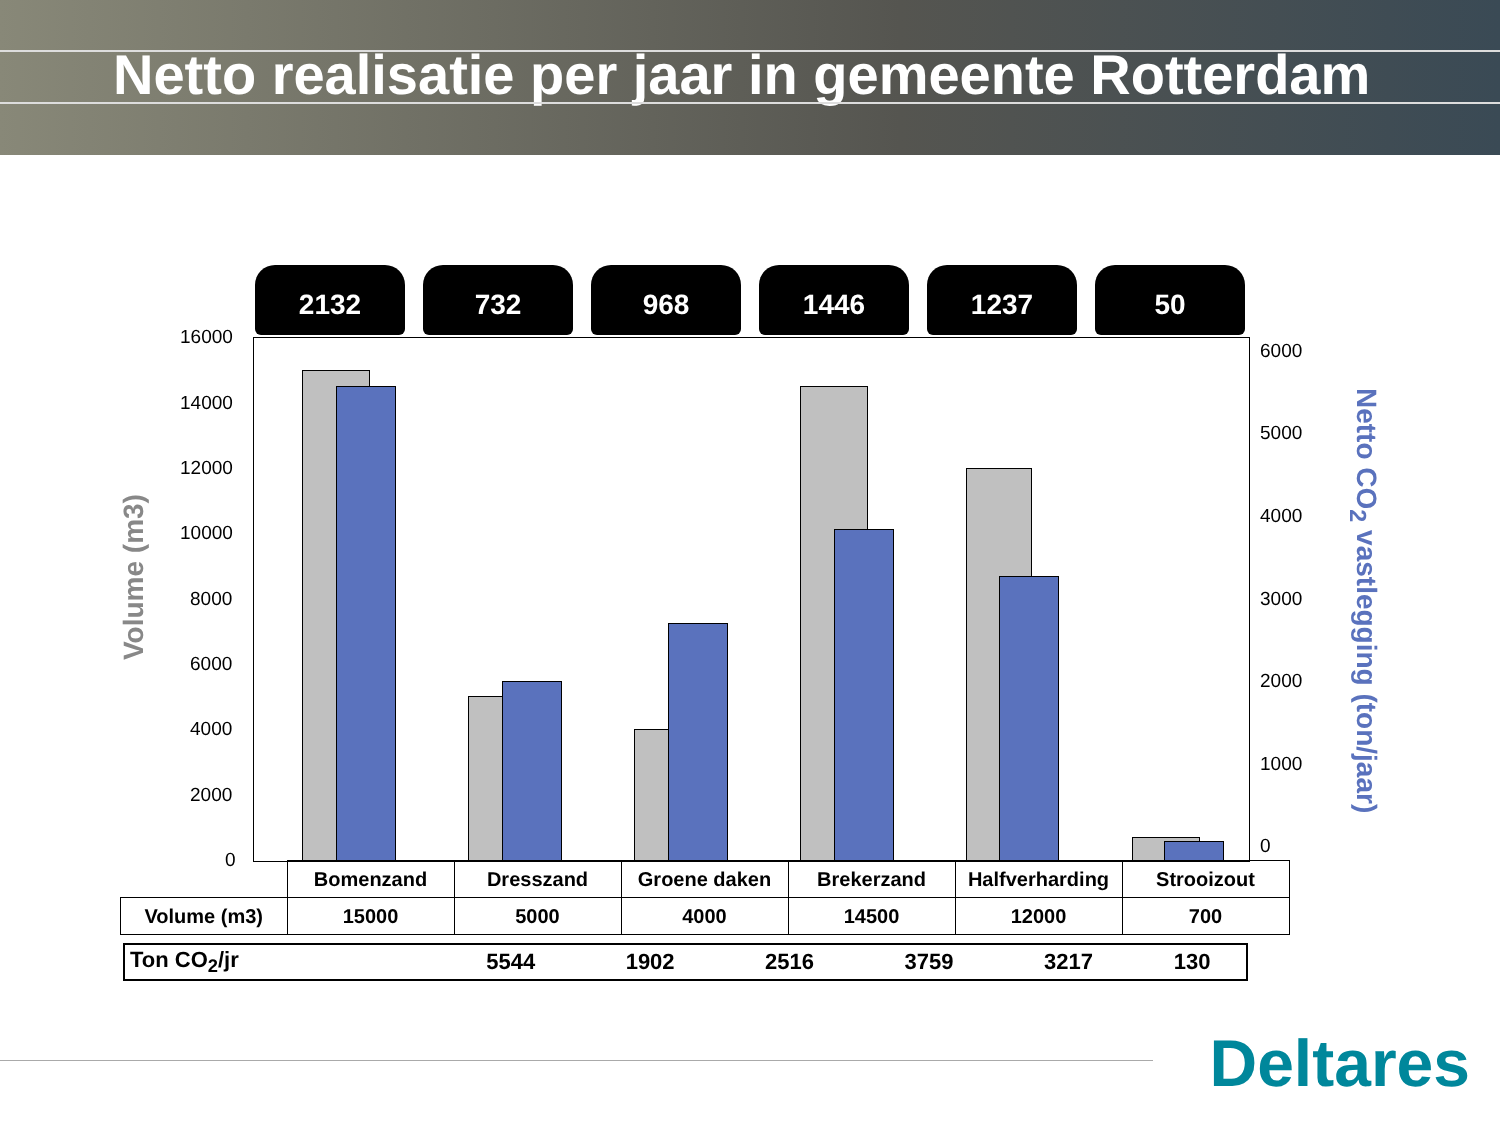Netto realisatie per jaar in gemeente Rotterdam
2132 732 968 1446 1237 50
Volume (m3)
16000
14000
12000
10000
8000
6000
4000
2000
0
6000
5000
4000
3000
2000
1000
0
Netto CO<sub>2</sub> vastlegging (ton/jaar)
| | Bomenzand | Dresszand | Groene daken | Brekerzand | Halfverharding | Strooizout |
| Volume (m3) | 15000 | 5000 | 4000 | 14500 | 12000 | 700 |
| Ton CO<sub>2</sub>/jr | 5544 | 1902 | 2516 | 3759 | 3217 | 130 |
Deltares